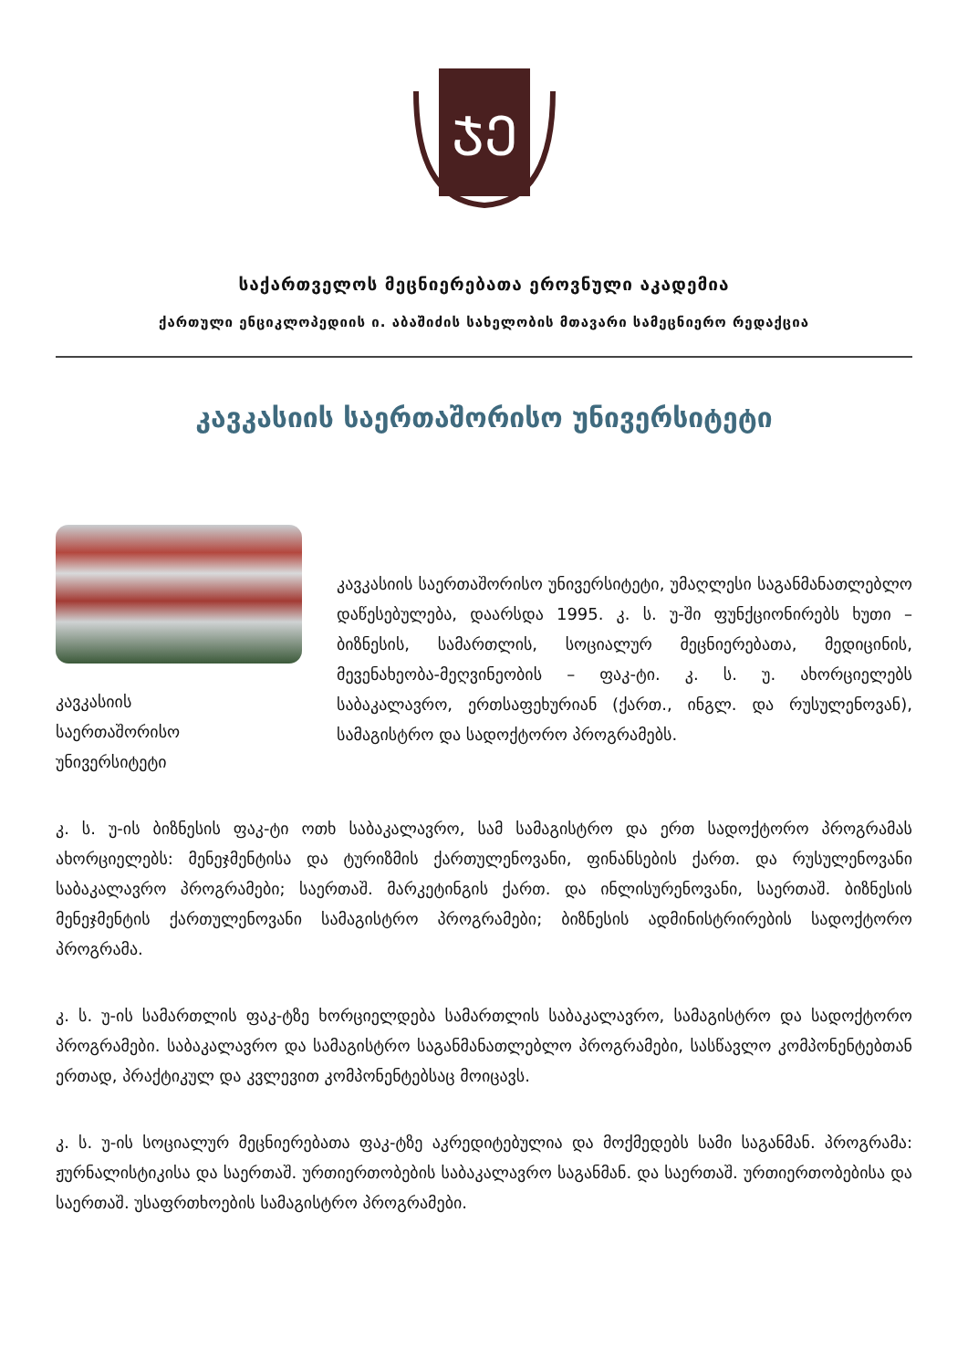ᲯᲔ
საქართველოს მეცნიერებათა ეროვნული აკადემია
ქართული ენციკლოპედიის ი. აბაშიძის სახელობის მთავარი სამეცნიერო რედაქცია
კავკასიის საერთაშორისო უნივერსიტეტი
კავკასიის
საერთაშორისო
უნივერსიტეტი
კავკასიის საერთაშორისო უნივერსიტეტი, უმაღლესი საგანმანათლებლო დაწესებულება, დაარსდა 1995. კ. ს. უ-ში ფუნქციონირებს ხუთი – ბიზნესის, სამართლის, სოციალურ მეცნიერებათა, მედიცინის, მევენახეობა-მეღვინეობის – ფაკ-ტი. კ. ს. უ. ახორციელებს საბაკალავრო, ერთსაფეხურიან (ქართ., ინგლ. და რუსულენოვან), სამაგისტრო და სადოქტორო პროგრამებს.
კ. ს. უ-ის ბიზნესის ფაკ-ტი ოთხ საბაკალავრო, სამ სამაგისტრო და ერთ სადოქტორო პროგრამას ახორციელებს: მენეჯმენტისა და ტურიზმის ქართულენოვანი, ფინანსების ქართ. და რუსულენოვანი საბაკალავრო პროგრამები; საერთაშ. მარკეტინგის ქართ. და ინლისურენოვანი, საერთაშ. ბიზნესის მენეჯმენტის ქართულენოვანი სამაგისტრო პროგრამები; ბიზნესის ადმინისტრირების სადოქტორო პროგრამა.
კ. ს. უ-ის სამართლის ფაკ-ტზე ხორციელდება სამართლის საბაკალავრო, სამაგისტრო და სადოქტორო პროგრამები. საბაკალავრო და სამაგისტრო საგანმანათლებლო პროგრამები, სასწავლო კომპონენტებთან ერთად, პრაქტიკულ და კვლევით კომპონენტებსაც მოიცავს.
კ. ს. უ-ის სოციალურ მეცნიერებათა ფაკ-ტზე აკრედიტებულია და მოქმედებს სამი საგანმან. პროგრამა: ჟურნალისტიკისა და საერთაშ. ურთიერთობების საბაკალავრო საგანმან. და საერთაშ. ურთიერთობებისა და საერთაშ. უსაფრთხოების სამაგისტრო პროგრამები.